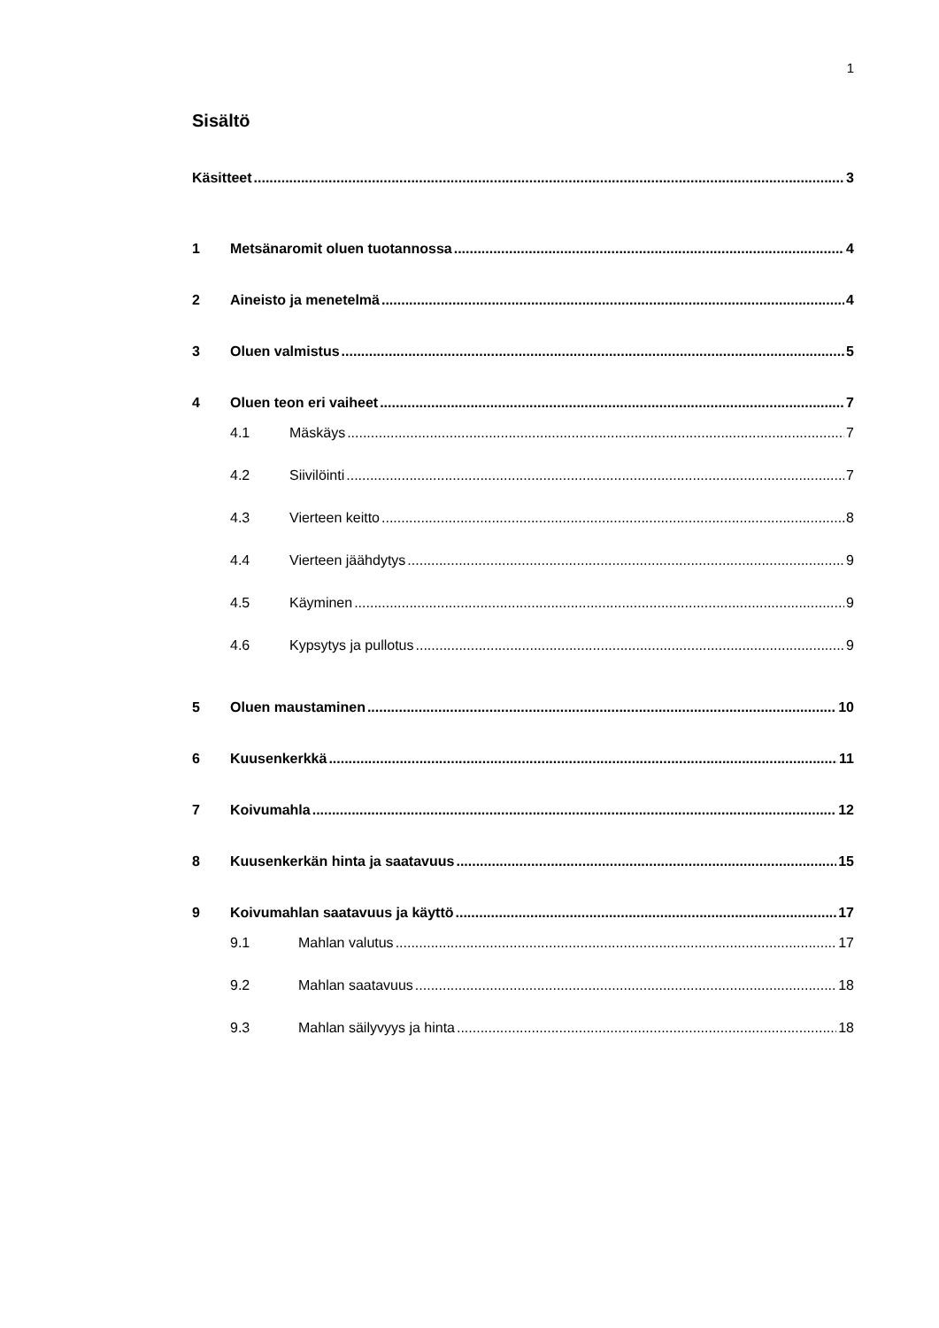1
Sisältö
Käsitteet 3
1 Metsänaromit oluen tuotannossa 4
2 Aineisto ja menetelmä 4
3 Oluen valmistus 5
4 Oluen teon eri vaiheet 7
4.1 Mäskäys 7
4.2 Siivilöinti 7
4.3 Vierteen keitto 8
4.4 Vierteen jäähdytys 9
4.5 Käyminen 9
4.6 Kypsytys ja pullotus 9
5 Oluen maustaminen 10
6 Kuusenkerkkä 11
7 Koivumahla 12
8 Kuusenkerkän hinta ja saatavuus 15
9 Koivumahlan saatavuus ja käyttö 17
9.1 Mahlan valutus 17
9.2 Mahlan saatavuus 18
9.3 Mahlan säilyvyys ja hinta 18